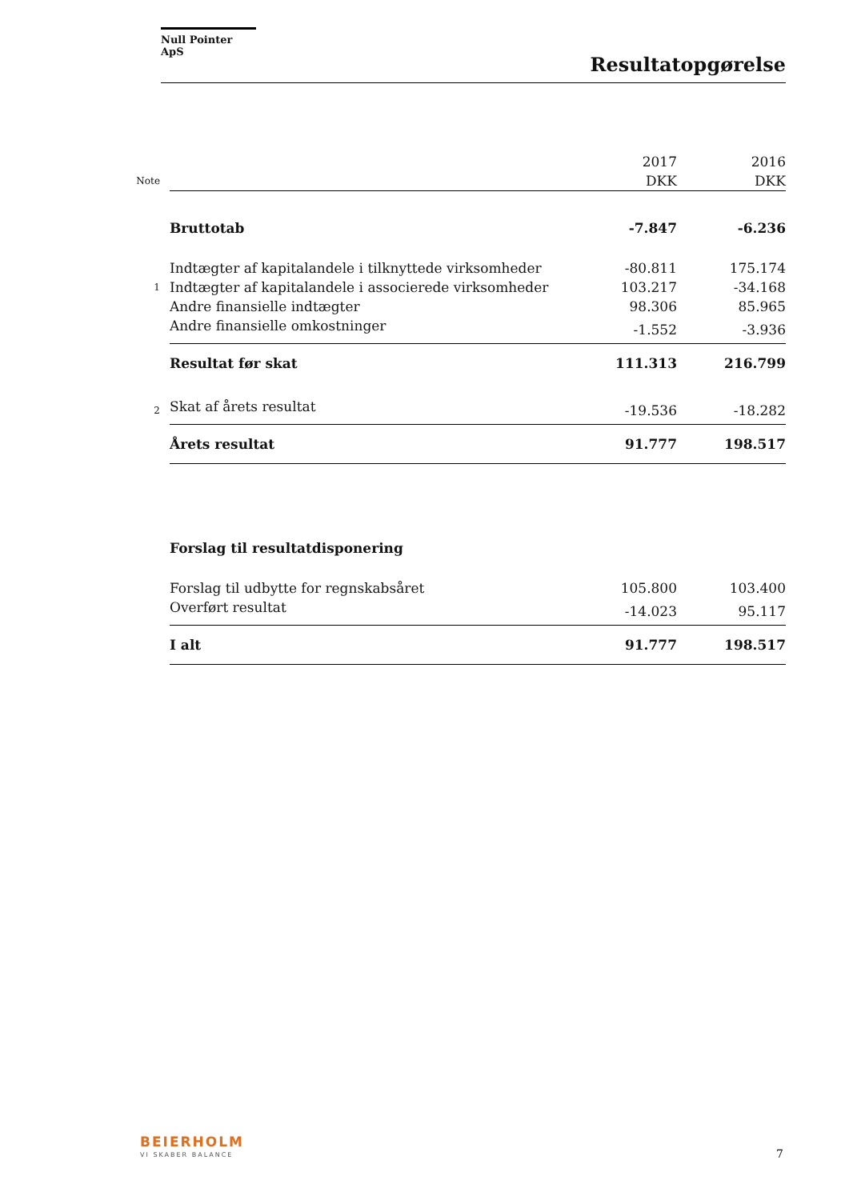Null Pointer ApS
Resultatopgørelse
| | | 2017 | 2016 |
| Note | | DKK | DKK |
| | Bruttotab | -7.847 | -6.236 |
| | Indtægter af kapitalandele i tilknyttede virksomheder | -80.811 | 175.174 |
| 1 | Indtægter af kapitalandele i associerede virksomheder | 103.217 | -34.168 |
| | Andre finansielle indtægter | 98.306 | 85.965 |
| | Andre finansielle omkostninger | -1.552 | -3.936 |
| | Resultat før skat | 111.313 | 216.799 |
| 2 | Skat af årets resultat | -19.536 | -18.282 |
| | Årets resultat | 91.777 | 198.517 |
| | Forslag til resultatdisponering | | |
| | Forslag til udbytte for regnskabsåret | 105.800 | 103.400 |
| | Overført resultat | -14.023 | 95.117 |
| | I alt | 91.777 | 198.517 |
BEIERHOLM
VI SKABER BALANCE 7